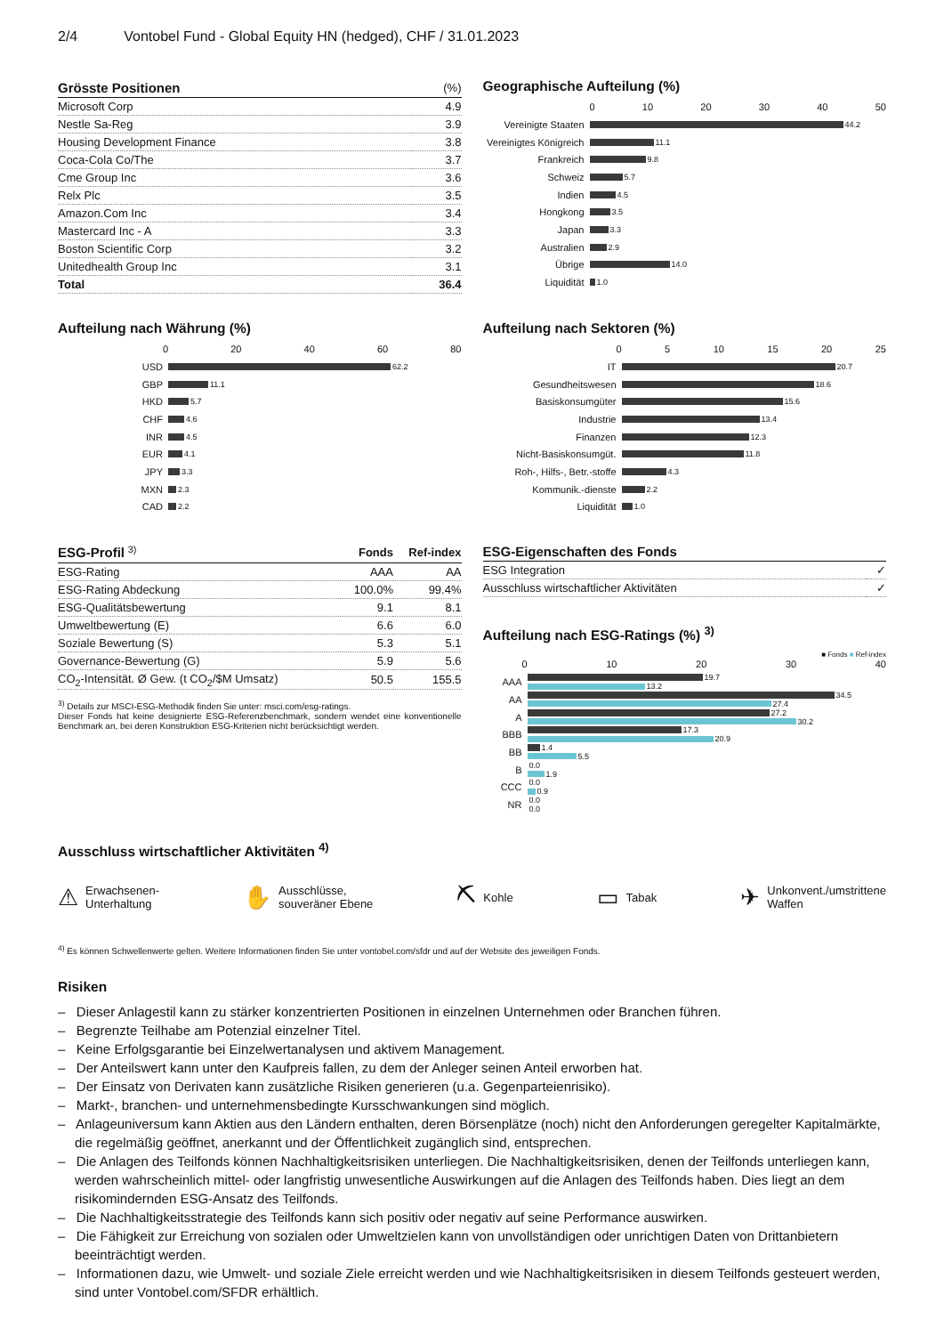2/4 Vontobel Fund - Global Equity HN (hedged), CHF / 31.01.2023
| Grösste Positionen | (%) |
| --- | --- |
| Microsoft Corp | 4.9 |
| Nestle Sa-Reg | 3.9 |
| Housing Development Finance | 3.8 |
| Coca-Cola Co/The | 3.7 |
| Cme Group Inc | 3.6 |
| Relx Plc | 3.5 |
| Amazon.Com Inc | 3.4 |
| Mastercard Inc - A | 3.3 |
| Boston Scientific Corp | 3.2 |
| Unitedhealth Group Inc | 3.1 |
| Total | 36.4 |
Geographische Aufteilung (%)
0 10 20 30 40 50
Vereinigte Staaten 44.2
Vereinigtes Königreich 11.1
Frankreich 9.8
Schweiz 5.7
Indien 4.5
Hongkong 3.5
Japan 3.3
Australien 2.9
Übrige 14.0
Liquidität 1.0
Aufteilung nach Währung (%)
0 20 40 60 80
USD 62.2
GBP 11.1
HKD 5.7
CHF 4.6
INR 4.5
EUR 4.1
JPY 3.3
MXN 2.3
CAD 2.2
Aufteilung nach Sektoren (%)
0 5 10 15 20 25
IT 20.7
Gesundheitswesen 18.6
Basiskonsumgüter 15.6
Industrie 13.4
Finanzen 12.3
Nicht-Basiskonsumgüt. 11.8
Roh-, Hilfs-, Betr.-stoffe 4.3
Kommunik.-dienste 2.2
Liquidität 1.0
| ESG-Profil <sup>3)</sup> | Fonds | Ref-index |
| --- | --- | --- |
| ESG-Rating | AAA | AA |
| ESG-Rating Abdeckung | 100.0% | 99.4% |
| ESG-Qualitätsbewertung | 9.1 | 8.1 |
| Umweltbewertung (E) | 6.6 | 6.0 |
| Soziale Bewertung (S) | 5.3 | 5.1 |
| Governance-Bewertung (G) | 5.9 | 5.6 |
| CO<sub>2</sub>-Intensität. Ø Gew. (t CO<sub>2</sub>/$M Umsatz) | 50.5 | 155.5 |
<sup>3)</sup> Details zur MSCI-ESG-Methodik finden Sie unter: msci.com/esg-ratings.
Dieser Fonds hat keine designierte ESG-Referenzbenchmark, sondern wendet eine konventionelle Benchmark an, bei deren Konstruktion ESG-Kriterien nicht berücksichtigt werden.
| ESG-Eigenschaften des Fonds | |
| --- | --- |
| ESG Integration | ✓ |
| Ausschluss wirtschaftlicher Aktivitäten | ✓ |
Aufteilung nach ESG-Ratings (%) <sup>3)</sup>
■ Fonds ■ Ref-index
0 10 20 30 40
AAA 19.7
13.2
AA 34.5
27.4
A 27.2
30.2
BBB 17.3
20.9
BB 1.4
5.5
B 0.0
1.9
CCC 0.0
0.9
NR 0.0
0.0
Ausschluss wirtschaftlicher Aktivitäten <sup>4)</sup>
⚠ Erwachsenen-
Unterhaltung
✋ Ausschlüsse,
souveräner Ebene
⛏ Kohle
▭ Tabak
✈ Unkonvent./umstrittene
Waffen
<sup>4)</sup> Es können Schwellenwerte gelten. Weitere Informationen finden Sie unter vontobel.com/sfdr und auf der Website des jeweiligen Fonds.
Risiken
– Dieser Anlagestil kann zu stärker konzentrierten Positionen in einzelnen Unternehmen oder Branchen führen.
– Begrenzte Teilhabe am Potenzial einzelner Titel.
– Keine Erfolgsgarantie bei Einzelwertanalysen und aktivem Management.
– Der Anteilswert kann unter den Kaufpreis fallen, zu dem der Anleger seinen Anteil erworben hat.
– Der Einsatz von Derivaten kann zusätzliche Risiken generieren (u.a. Gegenparteienrisiko).
– Markt-, branchen- und unternehmensbedingte Kursschwankungen sind möglich.
– Anlageuniversum kann Aktien aus den Ländern enthalten, deren Börsenplätze (noch) nicht den Anforderungen geregelter Kapitalmärkte, die regelmäßig geöffnet, anerkannt und der Öffentlichkeit zugänglich sind, entsprechen.
– Die Anlagen des Teilfonds können Nachhaltigkeitsrisiken unterliegen. Die Nachhaltigkeitsrisiken, denen der Teilfonds unterliegen kann, werden wahrscheinlich mittel- oder langfristig unwesentliche Auswirkungen auf die Anlagen des Teilfonds haben. Dies liegt an dem risikomindernden ESG-Ansatz des Teilfonds.
– Die Nachhaltigkeitsstrategie des Teilfonds kann sich positiv oder negativ auf seine Performance auswirken.
– Die Fähigkeit zur Erreichung von sozialen oder Umweltzielen kann von unvollständigen oder unrichtigen Daten von Drittanbietern beeinträchtigt werden.
– Informationen dazu, wie Umwelt- und soziale Ziele erreicht werden und wie Nachhaltigkeitsrisiken in diesem Teilfonds gesteuert werden, sind unter Vontobel.com/SFDR erhältlich.